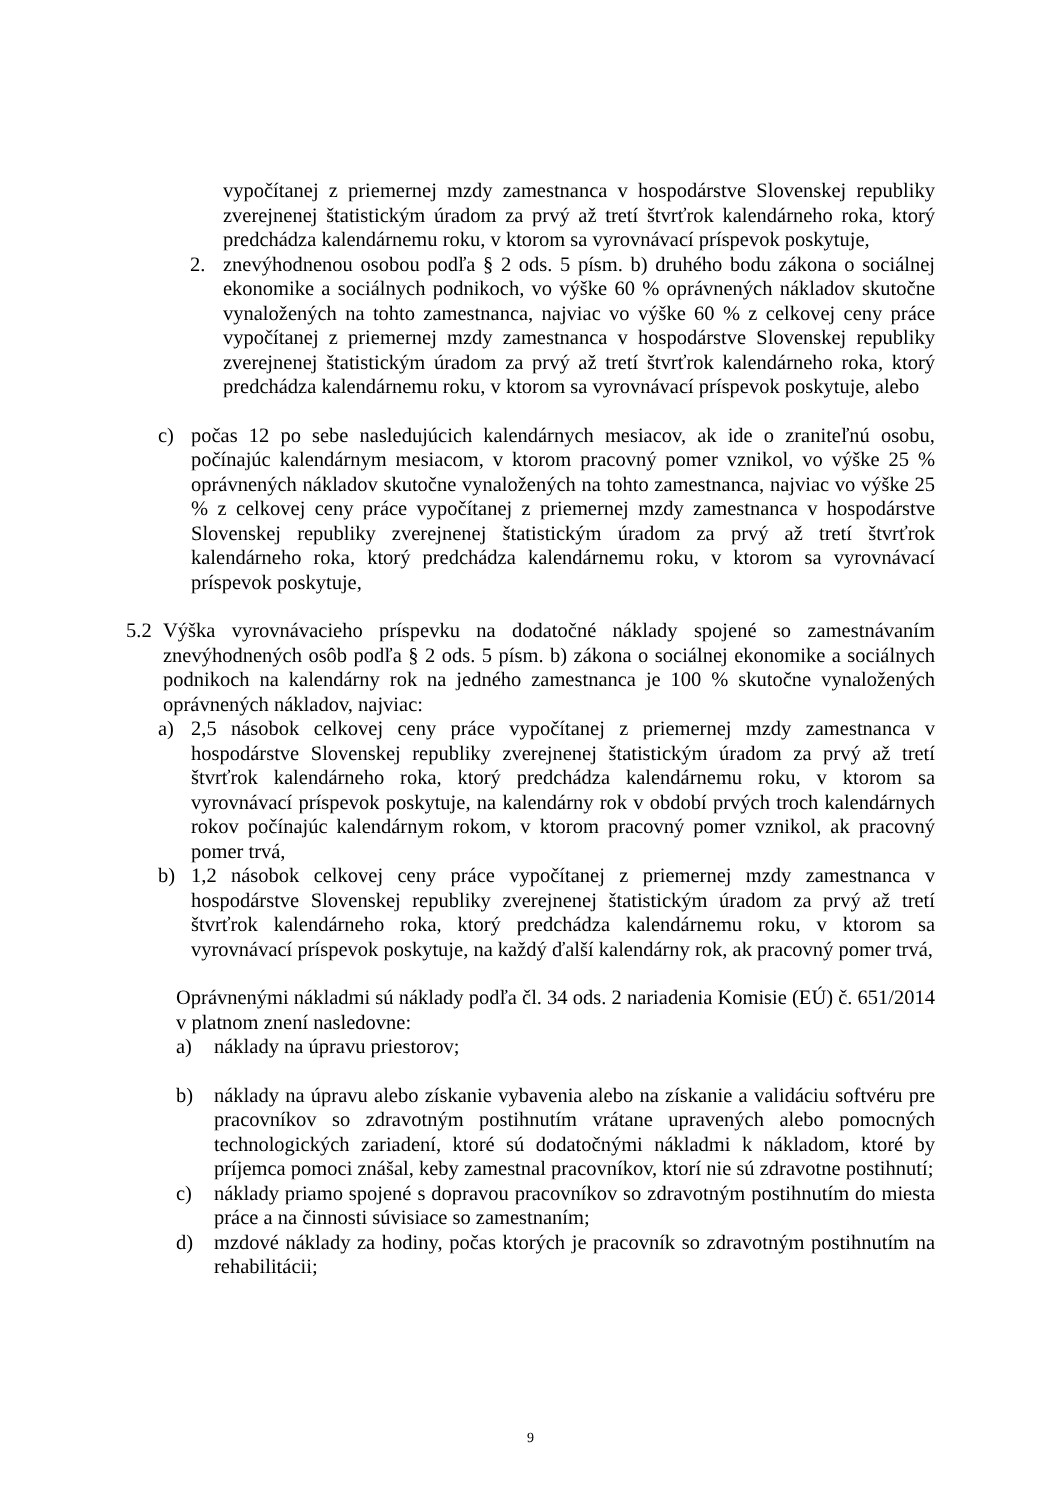vypočítanej z priemernej mzdy zamestnanca v hospodárstve Slovenskej republiky zverejnenej štatistickým úradom za prvý až tretí štvrťrok kalendárneho roka, ktorý predchádza kalendárnemu roku, v ktorom sa vyrovnávací príspevok poskytuje,
2. znevýhodnenou osobou podľa § 2 ods. 5 písm. b) druhého bodu zákona o sociálnej ekonomike a sociálnych podnikoch, vo výške 60 % oprávnených nákladov skutočne vynaložených na tohto zamestnanca, najviac vo výške 60 % z celkovej ceny práce vypočítanej z priemernej mzdy zamestnanca v hospodárstve Slovenskej republiky zverejnenej štatistickým úradom za prvý až tretí štvrťrok kalendárneho roka, ktorý predchádza kalendárnemu roku, v ktorom sa vyrovnávací príspevok poskytuje, alebo
c) počas 12 po sebe nasledujúcich kalendárnych mesiacov, ak ide o zraniteľnú osobu, počínajúc kalendárnym mesiacom, v ktorom pracovný pomer vznikol, vo výške 25 % oprávnených nákladov skutočne vynaložených na tohto zamestnanca, najviac vo výške 25 % z celkovej ceny práce vypočítanej z priemernej mzdy zamestnanca v hospodárstve Slovenskej republiky zverejnenej štatistickým úradom za prvý až tretí štvrťrok kalendárneho roka, ktorý predchádza kalendárnemu roku, v ktorom sa vyrovnávací príspevok poskytuje,
5.2 Výška vyrovnávacieho príspevku na dodatočné náklady spojené so zamestnávaním znevýhodnených osôb podľa § 2 ods. 5 písm. b) zákona o sociálnej ekonomike a sociálnych podnikoch na kalendárny rok na jedného zamestnanca je 100 % skutočne vynaložených oprávnených nákladov, najviac:
a) 2,5 násobok celkovej ceny práce vypočítanej z priemernej mzdy zamestnanca v hospodárstve Slovenskej republiky zverejnenej štatistickým úradom za prvý až tretí štvrťrok kalendárneho roka, ktorý predchádza kalendárnemu roku, v ktorom sa vyrovnávací príspevok poskytuje, na kalendárny rok v období prvých troch kalendárnych rokov počínajúc kalendárnym rokom, v ktorom pracovný pomer vznikol, ak pracovný pomer trvá,
b) 1,2 násobok celkovej ceny práce vypočítanej z priemernej mzdy zamestnanca v hospodárstve Slovenskej republiky zverejnenej štatistickým úradom za prvý až tretí štvrťrok kalendárneho roka, ktorý predchádza kalendárnemu roku, v ktorom sa vyrovnávací príspevok poskytuje, na každý ďalší kalendárny rok, ak pracovný pomer trvá,
Oprávnenými nákladmi sú náklady podľa čl. 34 ods. 2 nariadenia Komisie (EÚ) č. 651/2014 v platnom znení nasledovne:
a) náklady na úpravu priestorov;
b) náklady na úpravu alebo získanie vybavenia alebo na získanie a validáciu softvéru pre pracovníkov so zdravotným postihnutím vrátane upravených alebo pomocných technologických zariadení, ktoré sú dodatočnými nákladmi k nákladom, ktoré by príjemca pomoci znášal, keby zamestnal pracovníkov, ktorí nie sú zdravotne postihnutí;
c) náklady priamo spojené s dopravou pracovníkov so zdravotným postihnutím do miesta práce a na činnosti súvisiace so zamestnaním;
d) mzdové náklady za hodiny, počas ktorých je pracovník so zdravotným postihnutím na rehabilitácii;
9